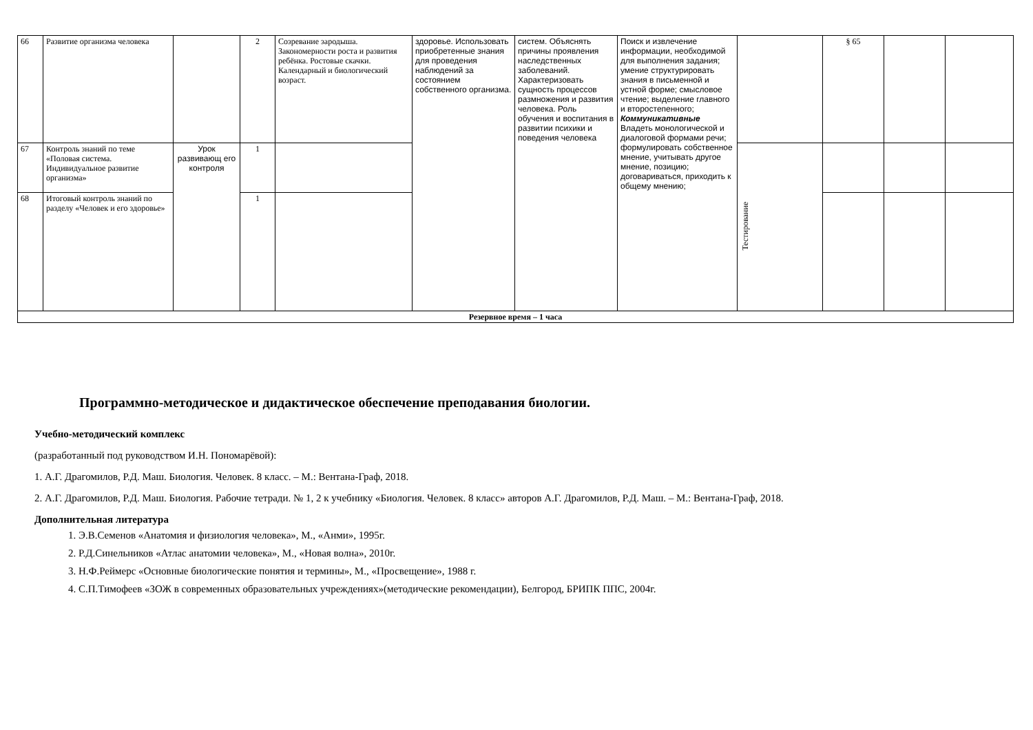| 66 | Развитие организма человека | | 2 | Созревание зародыша. Закономерности роста и развития ребёнка. Ростовые скачки. Календарный и биологический возраст. | здоровье. Использовать приобретенные знания для проведения наблюдений за состоянием собственного организма. | систем. Объяснять причины проявления наследственных заболеваний. Характеризовать сущность процессов размножения и развития человека. Роль обучения и воспитания в развитии психики и поведения человека | Поиск и извлечение информации, необходимой для выполнения задания; умение структурировать знания в письменной и устной форме; смысловое чтение; выделение главного и второстепенного; Коммуникативные Владеть монологической и диалоговой формами речи; формулировать собственное мнение, учитывать другое мнение, позицию; договариваться, приходить к общему мнению; | | § 65 | | |
| 67 | Контроль знаний по теме «Половая система. Индивидуальное развитие организма» | Урок развивающ его контроля | 1 | | | | | Тестирование | | | |
| 68 | Итоговый контроль знаний по разделу «Человек и его здоровье» | | 1 | | | | | | | | |
| Резервное время – 1 часа | | | | | | | | | | | |
Программно-методическое и дидактическое обеспечение преподавания биологии.
Учебно-методический комплекс
(разработанный под руководством И.Н. Пономарёвой):
1. А.Г. Драгомилов, Р.Д. Маш. Биология. Человек. 8 класс. – М.: Вентана-Граф, 2018.
2. А.Г. Драгомилов, Р.Д. Маш. Биология. Рабочие тетради. № 1, 2 к учебнику «Биология. Человек. 8 класс» авторов А.Г. Драгомилов, Р.Д. Маш. – М.: Вентана-Граф, 2018.
Дополнительная литература
1. Э.В.Семенов «Анатомия и физиология человека», М., «Анми», 1995г.
2. Р.Д.Синельников «Атлас анатомии человека», М., «Новая волна», 2010г.
3. Н.Ф.Реймерс «Основные биологические понятия и термины», М., «Просвещение», 1988 г.
4. С.П.Тимофеев «ЗОЖ в современных образовательных учреждениях»(методические рекомендации), Белгород, БРИПК ППС, 2004г.